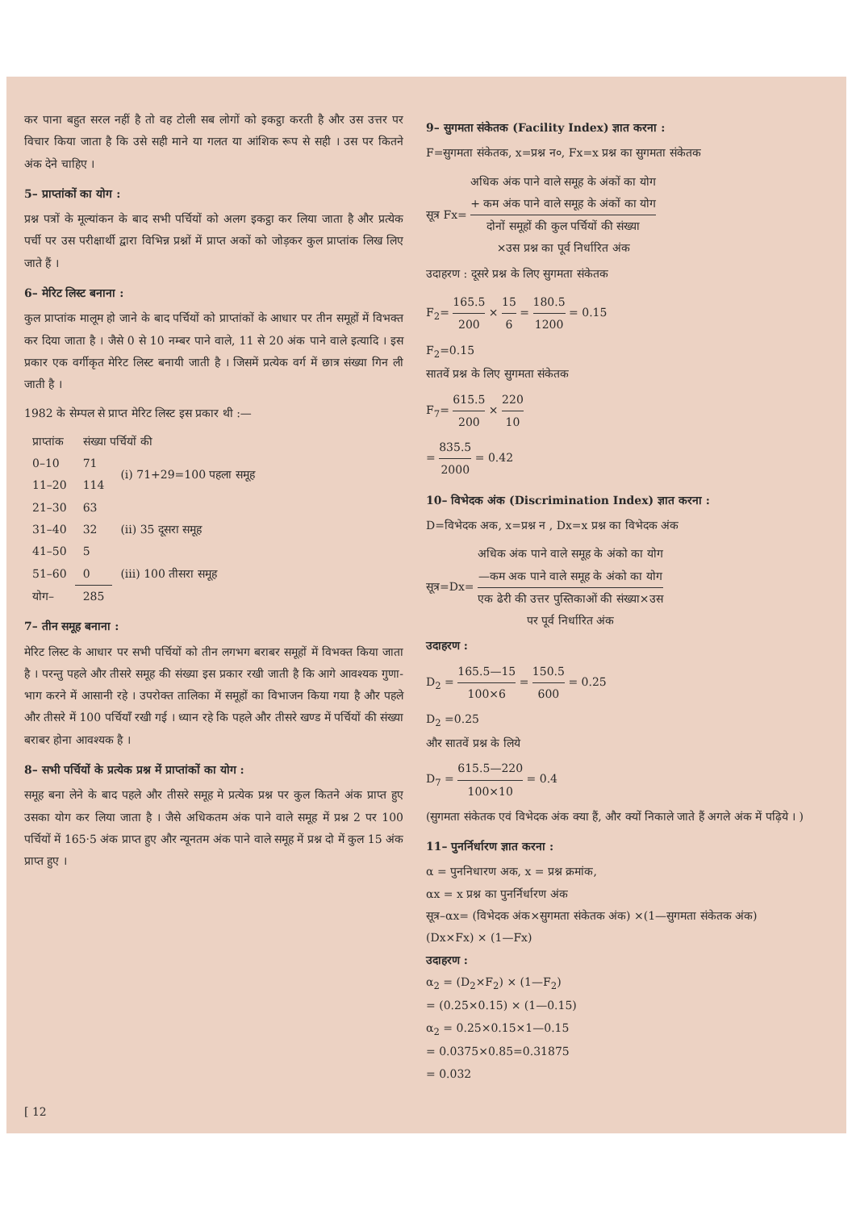कर पाना बहुत सरल नहीं है तो वह टोली सब लोगों को इकट्ठा करती है और उस उत्तर पर विचार किया जाता है कि उसे सही माने या गलत या आंशिक रूप से सही । उस पर कितने अंक देने चाहिए ।
5– प्राप्तांकों का योग :
प्रश्न पत्रों के मूल्यांकन के बाद सभी पर्चियों को अलग इकट्ठा कर लिया जाता है और प्रत्येक पर्ची पर उस परीक्षार्थी द्वारा विभिन्न प्रश्नों में प्राप्त अकों को जोड़कर कुल प्राप्तांक लिख लिए जाते हैं ।
6– मेरिट लिस्ट बनाना :
कुल प्राप्तांक मालूम हो जाने के बाद पर्चियों को प्राप्तांकों के आधार पर तीन समूहों में विभक्त कर दिया जाता है । जैसे 0 से 10 नम्बर पाने वाले, 11 से 20 अंक पाने वाले इत्यादि । इस प्रकार एक वर्गीकृत मेरिट लिस्ट बनायी जाती है । जिसमें प्रत्येक वर्ग में छात्र संख्या गिन ली जाती है ।
1982 के सेम्पल से प्राप्त मेरिट लिस्ट इस प्रकार थी :—
| प्राप्तांक | संख्या पर्चियों की | |
| --- | --- | --- |
| 0–10 | 71 | (i) 71+29=100 पहला समूह |
| 11–20 | 114 | |
| 21–30 | 63 | (ii) 35 दूसरा समूह |
| 31–40 | 32 | |
| 41–50 | 5 | |
| 51–60 | 0 | (iii) 100 तीसरा समूह |
| योग– | 285 | |
7– तीन समूह बनाना :
मेरिट लिस्ट के आधार पर सभी पर्चियों को तीन लगभग बराबर समूहों में विभक्त किया जाता है । परन्तु पहले और तीसरे समूह की संख्या इस प्रकार रखी जाती है कि आगे आवश्यक गुणा-भाग करने में आसानी रहे । उपरोक्त तालिका में समूहों का विभाजन किया गया है और पहले और तीसरे में 100 पर्चियाँ रखी गई । ध्यान रहे कि पहले और तीसरे खण्ड में पर्चियों की संख्या बराबर होना आवश्यक है ।
8– सभी पर्चियों के प्रत्येक प्रश्न में प्राप्तांकों का योग :
समूह बना लेने के बाद पहले और तीसरे समूह मे प्रत्येक प्रश्न पर कुल कितने अंक प्राप्त हुए उसका योग कर लिया जाता है । जैसे अधिकतम अंक पाने वाले समूह में प्रश्न 2 पर 100 पर्चियों में 165·5 अंक प्राप्त हुए और न्यूनतम अंक पाने वाले समूह में प्रश्न दो में कुल 15 अंक प्राप्त हुए ।
9– सुगमता संकेतक (Facility Index) ज्ञात करना :
F=सुगमता संकेतक, x=प्रश्न न०, Fx=x प्रश्न का सुगमता संकेतक
सूत्र Fx= अधिक अंक पाने वाले समूह के अंकों का योग
+ कम अंक पाने वाले समूह के अंकों का योग दोनों समूहों की कुल पर्चियों की संख्या
×उस प्रश्न का पूर्व निर्धारित अंक
उदाहरण : दूसरे प्रश्न के लिए सुगमता संकेतक
F<sub>2</sub>= 165.5 200 × 15 6 = 180.5 1200 = 0.15
F<sub>2</sub>=0.15
सातवें प्रश्न के लिए सुगमता संकेतक
F<sub>7</sub>= 615.5 200 × 220 10
= 835.5 2000 = 0.42
10– विभेदक अंक (Discrimination Index) ज्ञात करना :
D=विभेदक अक, x=प्रश्न न , Dx=x प्रश्न का विभेदक अंक
सूत्र=Dx= अधिक अंक पाने वाले समूह के अंको का योग
—कम अक पाने वाले समूह के अंको का योग एक ढेरी की उत्तर पुस्तिकाओं की संख्या×उस
पर पूर्व निर्धारित अंक
उदाहरण :
D<sub>2</sub> = 165.5—15 100×6 = 150.5 600 = 0.25
D<sub>2</sub> =0.25
और सातवें प्रश्न के लिये
D<sub>7</sub> = 615.5—220 100×10 = 0.4
(सुगमता संकेतक एवं विभेदक अंक क्या हैं, और क्यों निकाले जाते हैं अगले अंक में पढ़िये । )
11– पुनर्निर्धारण ज्ञात करना :
α = पुननिधारण अक, x = प्रश्न क्रमांक,
αx = x प्रश्न का पुनर्निर्धारण अंक
सूत्र–αx= (विभेदक अंक×सुगमता संकेतक अंक) ×(1—सुगमता संकेतक अंक)
(Dx×Fx) × (1—Fx)
उदाहरण :
α<sub>2</sub> = (D<sub>2</sub>×F<sub>2</sub>) × (1—F<sub>2</sub>)
= (0.25×0.15) × (1—0.15)
α<sub>2</sub> = 0.25×0.15×1—0.15
= 0.0375×0.85=0.31875
= 0.032
[ 12